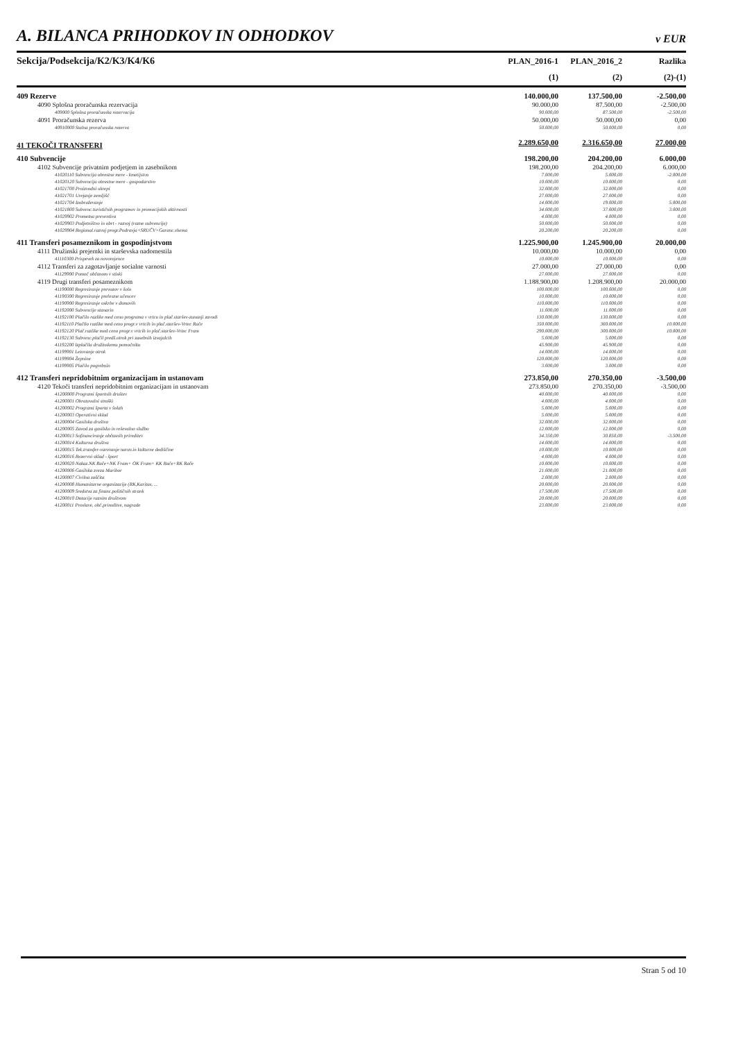A. BILANCA PRIHODKOV IN ODHODKOV v EUR
| Sekcija/Podsekcija/K2/K3/K4/K6 | PLAN_2016-1 | PLAN_2016_2 | Razlika |
| --- | --- | --- | --- |
| | (1) | (2) | (2)-(1) |
| 409 Rezerve | 140.000,00 | 137.500,00 | -2.500,00 |
| 4090 Splošna proračunska rezervacija | 90.000,00 | 87.500,00 | -2.500,00 |
| 409000 Splošna proračunska rezervacija | 90.000,00 | 87.500,00 | -2.500,00 |
| 4091 Proračunska rezerva | 50.000,00 | 50.000,00 | 0,00 |
| 40910000 Stalna proračunska rezerva | 50.000,00 | 50.000,00 | 0,00 |
| 41 TEKOČI TRANSFERI | 2.289.650,00 | 2.316.650,00 | 27.000,00 |
| 410 Subvencije | 198.200,00 | 204.200,00 | 6.000,00 |
| 4102 Subvencije privatnim podjetjem in zasebnikom | 198.200,00 | 204.200,00 | 6.000,00 |
| 41020110 Subvencija obrestne mere - kmetijstvo | 7.000,00 | 5.000,00 | -2.000,00 |
| 41020120 Subvencija obrestne mere - gospodarstvo | 10.000,00 | 10.000,00 | 0,00 |
| 41021700 Proizvodni ukrepi | 32.000,00 | 32.000,00 | 0,00 |
| 41021701 Urejanje zemljišč | 27.000,00 | 27.000,00 | 0,00 |
| 41021704 Izobraževanje | 14.000,00 | 19.000,00 | 5.000,00 |
| 41021800 Subvenc.turističnih programov in promocijskih aktivnosti | 34.000,00 | 37.000,00 | 3.000,00 |
| 41029902 Prometna preventiva | 4.000,00 | 4.000,00 | 0,00 |
| 41029903 Podjetništvo in obrt - razvoj (razne subvencije) | 50.000,00 | 50.000,00 | 0,00 |
| 41029904 Regional.razvoj progr.Podravja+SRUČV+Garanc.shema | 20.200,00 | 20.200,00 | 0,00 |
| 411 Transferi posameznikom in gospodinjstvom | 1.225.900,00 | 1.245.900,00 | 20.000,00 |
| 4111 Družinski prejemki in starševska nadomestila | 10.000,00 | 10.000,00 | 0,00 |
| 41110300 Prispevek za novorojence | 10.000,00 | 10.000,00 | 0,00 |
| 4112 Transferi za zagotavljanje socialne varnosti | 27.000,00 | 27.000,00 | 0,00 |
| 41129900 Pomoč občanom v stiski | 27.000,00 | 27.000,00 | 0,00 |
| 4119 Drugi transferi posameznikom | 1.188.900,00 | 1.208.900,00 | 20.000,00 |
| 41190000 Regresiranje prevozov v šolo | 100.000,00 | 100.000,00 | 0,00 |
| 41190300 Regresiranje prehrane učencev | 10.000,00 | 10.000,00 | 0,00 |
| 41190900 Regresiranje oskrbe v domovih | 110.000,00 | 110.000,00 | 0,00 |
| 41192000 Subvencije stanarin | 11.000,00 | 11.000,00 | 0,00 |
| 41192100 Plačilo razlike med ceno programa v vrtcu in plač.staršev-zunanji zavodi | 130.000,00 | 130.000,00 | 0,00 |
| 41192110 Plačilo razlike med ceno progr.v vrtcih in plač.staršev-Vrtec Rače | 350.000,00 | 360.000,00 | 10.000,00 |
| 41192120 Plač.razlike med ceno progr.v vrtcih in plač.staršev-Vrtec Fram | 290.000,00 | 300.000,00 | 10.000,00 |
| 41192130 Subvenc.plačil predš.otrok pri zasebnih izvajalcih | 5.000,00 | 5.000,00 | 0,00 |
| 41192200 Izplačila družinskemu pomočniku | 45.900,00 | 45.900,00 | 0,00 |
| 41199901 Letovanje otrok | 14.000,00 | 14.000,00 | 0,00 |
| 41199904 Žepnine | 120.000,00 | 120.000,00 | 0,00 |
| 41199905 Plačilo pogrebnin | 3.000,00 | 3.000,00 | 0,00 |
| 412 Transferi nepridobitnim organizacijam in ustanovam | 273.850,00 | 270.350,00 | -3.500,00 |
| 4120 Tekoči transferi nepridobitnim organizacijam in ustanovam | 273.850,00 | 270.350,00 | -3.500,00 |
| 41200000 Programi športnih društev | 40.000,00 | 40.000,00 | 0,00 |
| 41200001 Obratovalni stroški | 4.000,00 | 4.000,00 | 0,00 |
| 41200002 Programi športa v šolah | 5.000,00 | 5.000,00 | 0,00 |
| 41200003 Operativni sklad | 5.000,00 | 5.000,00 | 0,00 |
| 41200004 Gasilska društva | 32.000,00 | 32.000,00 | 0,00 |
| 41200005 Zavod za gasilsko in reševalno službo | 12.000,00 | 12.000,00 | 0,00 |
| 41200013 Sofinanciranje občasnih prireditev | 34.350,00 | 30.850,00 | -3.500,00 |
| 41200014 Kulturna društva | 14.000,00 | 14.000,00 | 0,00 |
| 41200015 Tek.transfer-varovanje narav.in kulturne dediščine | 10.000,00 | 10.000,00 | 0,00 |
| 41200016 Rezervni sklad - šport | 4.000,00 | 4.000,00 | 0,00 |
| 41200020 Nakaz.NK Rače+NK Fram+ OK Fram+ KK Rače+RK Rače | 10.000,00 | 10.000,00 | 0,00 |
| 41200006 Gasilska zveza Maribor | 21.000,00 | 21.000,00 | 0,00 |
| 41200007 Civilna zaščita | 2.000,00 | 2.000,00 | 0,00 |
| 41200008 Humanitarne organizacije (RK,Karitas, ... | 20.000,00 | 20.000,00 | 0,00 |
| 41200009 Sredstva za financ.političnih strank | 17.500,00 | 17.500,00 | 0,00 |
| 41200010 Dotacije raznim društvom | 20.000,00 | 20.000,00 | 0,00 |
| 41200011 Proslave, obč.prireditve, nagrade | 23.000,00 | 23.000,00 | 0,00 |
Stran 5 od 10